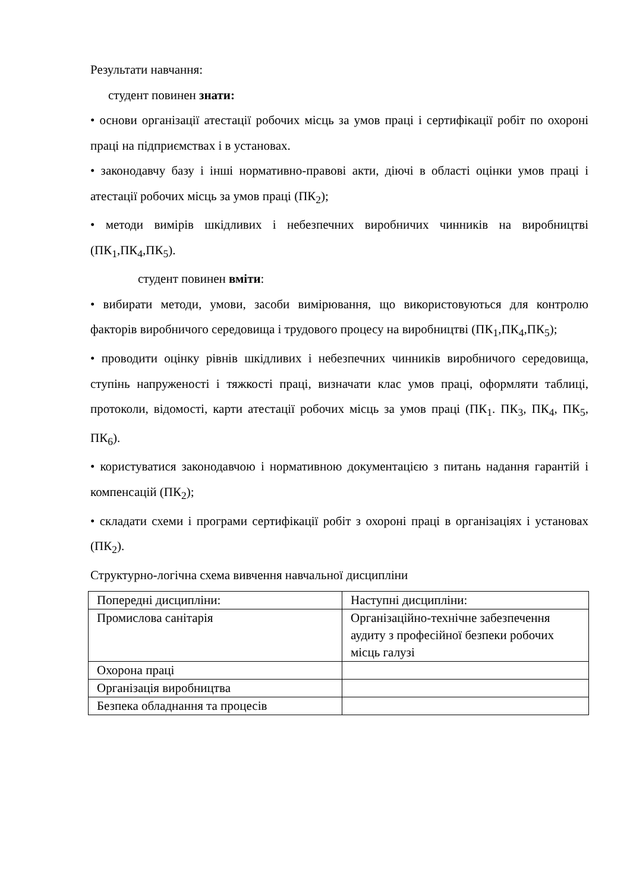Результати навчання:
студент повинен знати:
• основи організації атестації робочих місць за умов праці і сертифікації робіт по охороні праці на підприємствах і в установах.
• законодавчу базу і інші нормативно-правові акти, діючі в області оцінки умов праці і атестації робочих місць за умов праці (ПК<sub>2</sub>);
• методи вимірів шкідливих і небезпечних виробничих чинників на виробництві (ПК<sub>1</sub>,ПК<sub>4</sub>,ПК<sub>5</sub>).
студент повинен вміти:
• вибирати методи, умови, засоби вимірювання, що використовуються для контролю факторів виробничого середовища і трудового процесу на виробництві (ПК<sub>1</sub>,ПК<sub>4</sub>,ПК<sub>5</sub>);
• проводити оцінку рівнів шкідливих і небезпечних чинників виробничого середовища, ступінь напруженості і тяжкості праці, визначати клас умов праці, оформляти таблиці, протоколи, відомості, карти атестації робочих місць за умов праці (ПК<sub>1</sub>. ПК<sub>3</sub>, ПК<sub>4</sub>, ПК<sub>5</sub>, ПК<sub>6</sub>).
• користуватися законодавчою і нормативною документацією з питань надання гарантій і компенсацій (ПК<sub>2</sub>);
• складати схеми і програми сертифікації робіт з охороні праці в організаціях і установах (ПК<sub>2</sub>).
Структурно-логічна схема вивчення навчальної дисципліни
| Попередні дисципліни: | Наступні дисципліни: |
| Промислова санітарія | Організаційно-технічне забезпечення аудиту з професійної безпеки робочих місць галузі |
| Охорона праці | |
| Організація виробництва | |
| Безпека обладнання та процесів | |